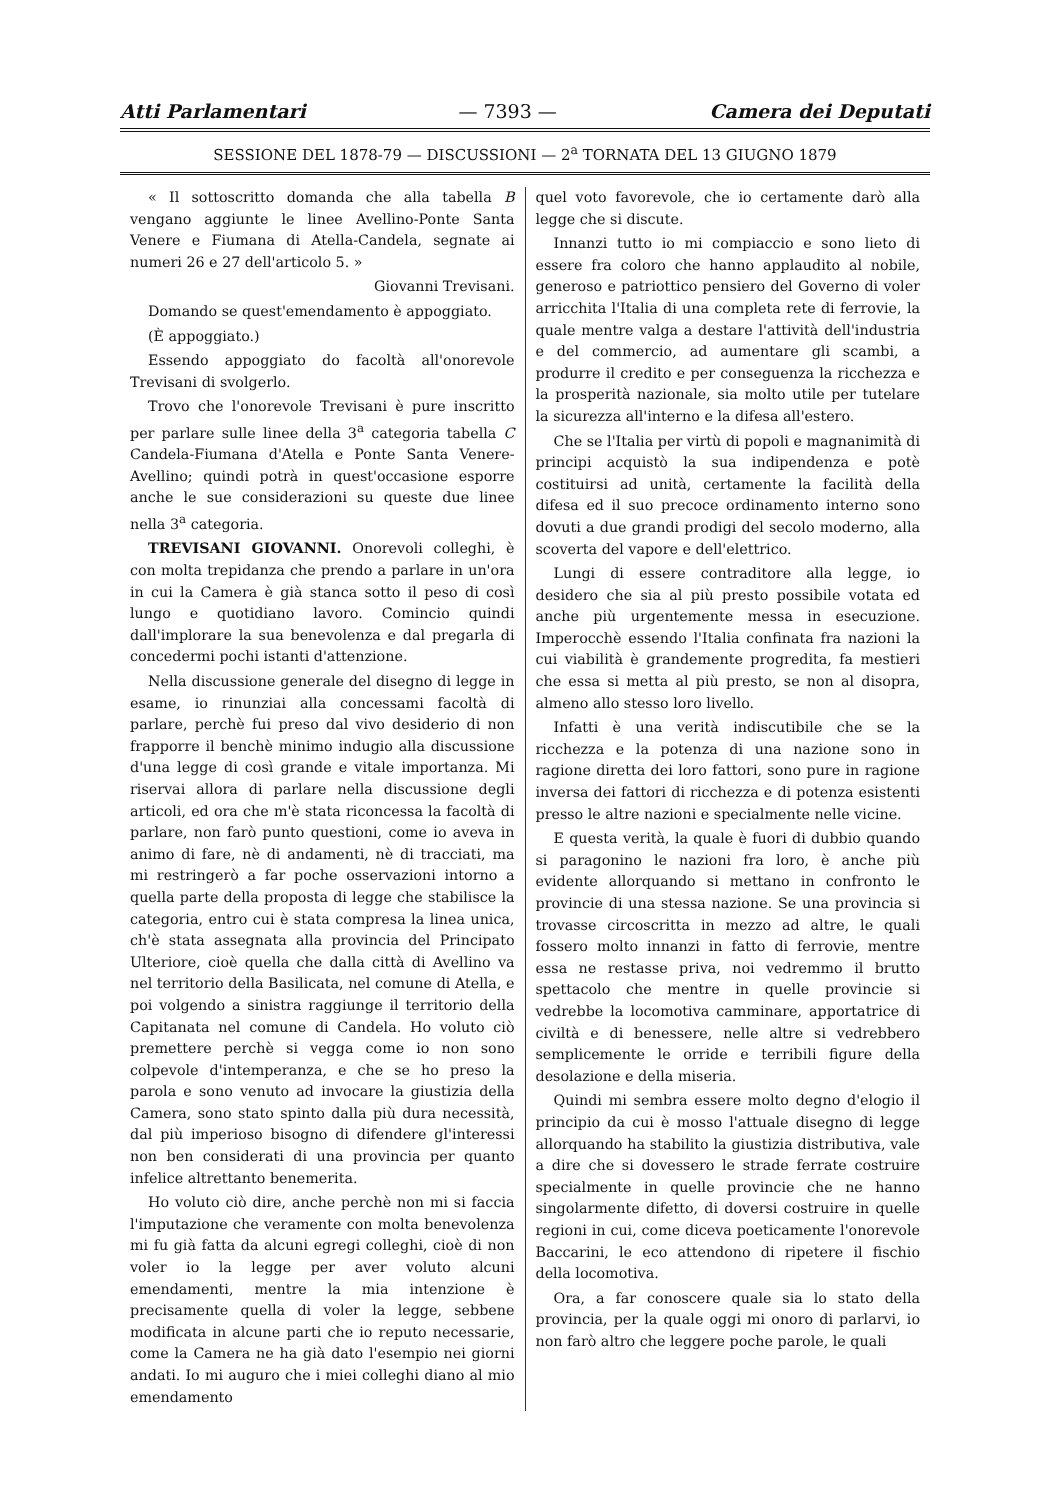Atti Parlamentari — 7393 — Camera dei Deputati
SESSIONE DEL 1878-79 — DISCUSSIONI — 2<sup>a</sup> TORNATA DEL 13 GIUGNO 1879
« Il sottoscritto domanda che alla tabella B vengano aggiunte le linee Avellino-Ponte Santa Venere e Fiumana di Atella-Candela, segnate ai numeri 26 e 27 dell'articolo 5. »
Giovanni Trevisani.
Domando se quest'emendamento è appoggiato.
(È appoggiato.)
Essendo appoggiato do facoltà all'onorevole Trevisani di svolgerlo.
Trovo che l'onorevole Trevisani è pure inscritto per parlare sulle linee della 3<sup>a</sup> categoria tabella C Candela-Fiumana d'Atella e Ponte Santa Venere-Avellino; quindi potrà in quest'occasione esporre anche le sue considerazioni su queste due linee nella 3<sup>a</sup> categoria.
TREVISANI GIOVANNI. Onorevoli colleghi, è con molta trepidanza che prendo a parlare in un'ora in cui la Camera è già stanca sotto il peso di così lungo e quotidiano lavoro. Comincio quindi dall'implorare la sua benevolenza e dal pregarla di concedermi pochi istanti d'attenzione.
Nella discussione generale del disegno di legge in esame, io rinunziai alla concessami facoltà di parlare, perchè fui preso dal vivo desiderio di non frapporre il benchè minimo indugio alla discussione d'una legge di così grande e vitale importanza. Mi riservai allora di parlare nella discussione degli articoli, ed ora che m'è stata riconcessa la facoltà di parlare, non farò punto questioni, come io aveva in animo di fare, nè di andamenti, nè di tracciati, ma mi restringerò a far poche osservazioni intorno a quella parte della proposta di legge che stabilisce la categoria, entro cui è stata compresa la linea unica, ch'è stata assegnata alla provincia del Principato Ulteriore, cioè quella che dalla città di Avellino va nel territorio della Basilicata, nel comune di Atella, e poi volgendo a sinistra raggiunge il territorio della Capitanata nel comune di Candela. Ho voluto ciò premettere perchè si vegga come io non sono colpevole d'intemperanza, e che se ho preso la parola e sono venuto ad invocare la giustizia della Camera, sono stato spinto dalla più dura necessità, dal più imperioso bisogno di difendere gl'interessi non ben considerati di una provincia per quanto infelice altrettanto benemerita.
Ho voluto ciò dire, anche perchè non mi si faccia l'imputazione che veramente con molta benevolenza mi fu già fatta da alcuni egregi colleghi, cioè di non voler io la legge per aver voluto alcuni emendamenti, mentre la mia intenzione è precisamente quella di voler la legge, sebbene modificata in alcune parti che io reputo necessarie, come la Camera ne ha già dato l'esempio nei giorni andati. Io mi auguro che i miei colleghi diano al mio emendamento
quel voto favorevole, che io certamente darò alla legge che si discute.
Innanzi tutto io mi compiaccio e sono lieto di essere fra coloro che hanno applaudito al nobile, generoso e patriottico pensiero del Governo di voler arricchita l'Italia di una completa rete di ferrovie, la quale mentre valga a destare l'attività dell'industria e del commercio, ad aumentare gli scambi, a produrre il credito e per conseguenza la ricchezza e la prosperità nazionale, sia molto utile per tutelare la sicurezza all'interno e la difesa all'estero.
Che se l'Italia per virtù di popoli e magnanimità di principi acquistò la sua indipendenza e potè costituirsi ad unità, certamente la facilità della difesa ed il suo precoce ordinamento interno sono dovuti a due grandi prodigi del secolo moderno, alla scoverta del vapore e dell'elettrico.
Lungi di essere contraditore alla legge, io desidero che sia al più presto possibile votata ed anche più urgentemente messa in esecuzione. Imperocchè essendo l'Italia confinata fra nazioni la cui viabilità è grandemente progredita, fa mestieri che essa si metta al più presto, se non al disopra, almeno allo stesso loro livello.
Infatti è una verità indiscutibile che se la ricchezza e la potenza di una nazione sono in ragione diretta dei loro fattori, sono pure in ragione inversa dei fattori di ricchezza e di potenza esistenti presso le altre nazioni e specialmente nelle vicine.
E questa verità, la quale è fuori di dubbio quando si paragonino le nazioni fra loro, è anche più evidente allorquando si mettano in confronto le provincie di una stessa nazione. Se una provincia si trovasse circoscritta in mezzo ad altre, le quali fossero molto innanzi in fatto di ferrovie, mentre essa ne restasse priva, noi vedremmo il brutto spettacolo che mentre in quelle provincie si vedrebbe la locomotiva camminare, apportatrice di civiltà e di benessere, nelle altre si vedrebbero semplicemente le orride e terribili figure della desolazione e della miseria.
Quindi mi sembra essere molto degno d'elogio il principio da cui è mosso l'attuale disegno di legge allorquando ha stabilito la giustizia distributiva, vale a dire che si dovessero le strade ferrate costruire specialmente in quelle provincie che ne hanno singolarmente difetto, di doversi costruire in quelle regioni in cui, come diceva poeticamente l'onorevole Baccarini, le eco attendono di ripetere il fischio della locomotiva.
Ora, a far conoscere quale sia lo stato della provincia, per la quale oggi mi onoro di parlarvi, io non farò altro che leggere poche parole, le quali